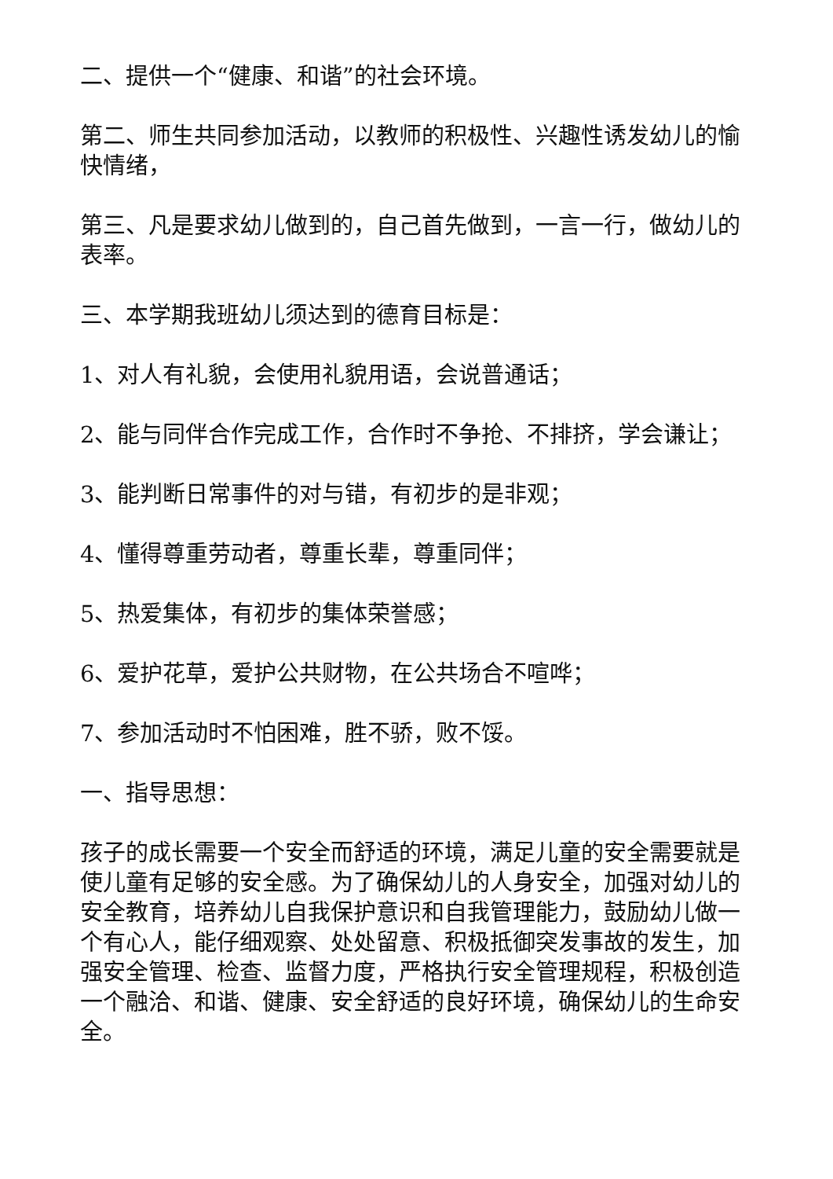二、提供一个“健康、和谐”的社会环境。
第二、师生共同参加活动，以教师的积极性、兴趣性诱发幼儿的愉快情绪，
第三、凡是要求幼儿做到的，自己首先做到，一言一行，做幼儿的表率。
三、本学期我班幼儿须达到的德育目标是：
1、对人有礼貌，会使用礼貌用语，会说普通话；
2、能与同伴合作完成工作，合作时不争抢、不排挤，学会谦让；
3、能判断日常事件的对与错，有初步的是非观；
4、懂得尊重劳动者，尊重长辈，尊重同伴；
5、热爱集体，有初步的集体荣誉感；
6、爱护花草，爱护公共财物，在公共场合不喧哗；
7、参加活动时不怕困难，胜不骄，败不馁。
一、指导思想：
孩子的成长需要一个安全而舒适的环境，满足儿童的安全需要就是使儿童有足够的安全感。为了确保幼儿的人身安全，加强对幼儿的安全教育，培养幼儿自我保护意识和自我管理能力，鼓励幼儿做一个有心人，能仔细观察、处处留意、积极抵御突发事故的发生，加强安全管理、检查、监督力度，严格执行安全管理规程，积极创造一个融洽、和谐、健康、安全舒适的良好环境，确保幼儿的生命安全。